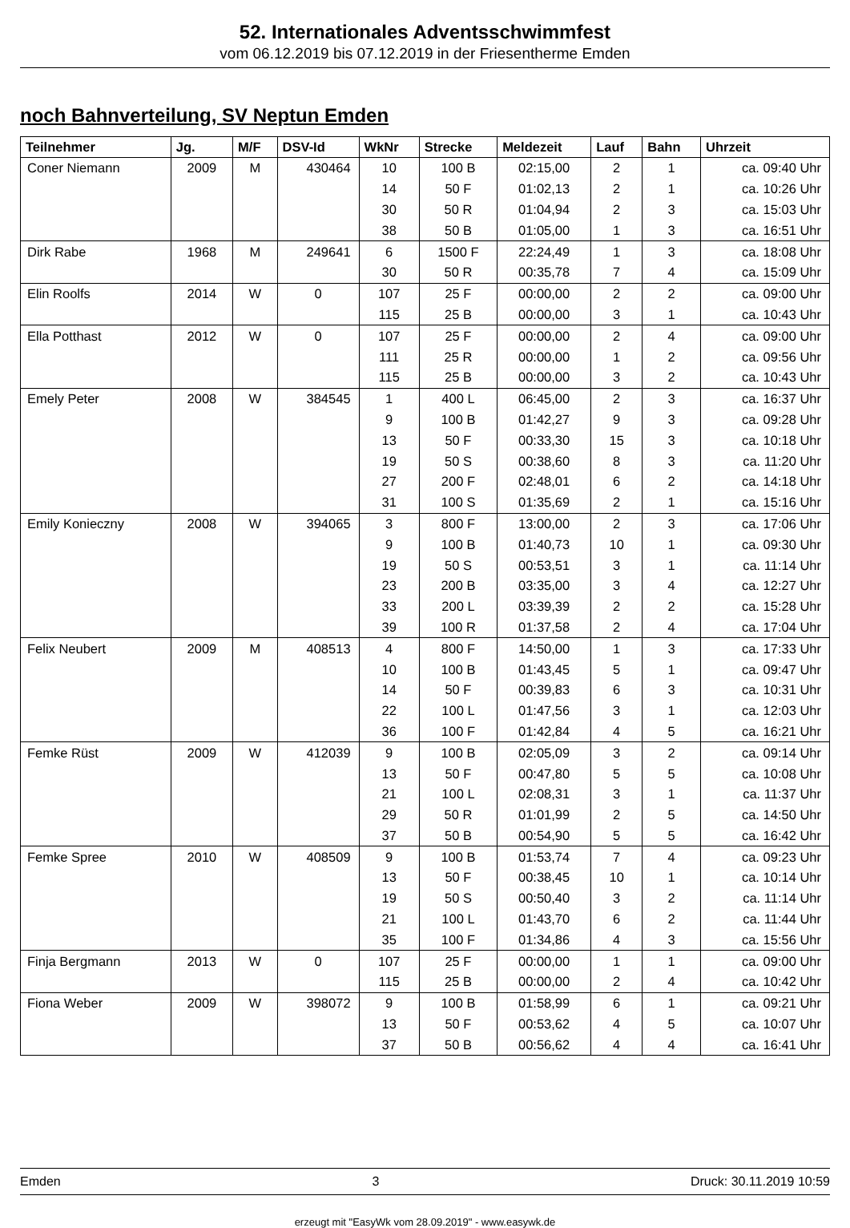52. Internationales Adventsschwimmfest
vom 06.12.2019 bis 07.12.2019 in der Friesentherme Emden
noch Bahnverteilung, SV Neptun Emden
| Teilnehmer | Jg. | M/F | DSV-Id | WkNr | Strecke | Meldezeit | Lauf | Bahn | Uhrzeit |
| --- | --- | --- | --- | --- | --- | --- | --- | --- | --- |
| Coner Niemann | 2009 | M | 430464 | 10 | 100 B | 02:15,00 | 2 | 1 | ca. 09:40 Uhr |
| | | | | 14 | 50 F | 01:02,13 | 2 | 1 | ca. 10:26 Uhr |
| | | | | 30 | 50 R | 01:04,94 | 2 | 3 | ca. 15:03 Uhr |
| | | | | 38 | 50 B | 01:05,00 | 1 | 3 | ca. 16:51 Uhr |
| Dirk Rabe | 1968 | M | 249641 | 6 | 1500 F | 22:24,49 | 1 | 3 | ca. 18:08 Uhr |
| | | | | 30 | 50 R | 00:35,78 | 7 | 4 | ca. 15:09 Uhr |
| Elin Roolfs | 2014 | W | 0 | 107 | 25 F | 00:00,00 | 2 | 2 | ca. 09:00 Uhr |
| | | | | 115 | 25 B | 00:00,00 | 3 | 1 | ca. 10:43 Uhr |
| Ella Potthast | 2012 | W | 0 | 107 | 25 F | 00:00,00 | 2 | 4 | ca. 09:00 Uhr |
| | | | | 111 | 25 R | 00:00,00 | 1 | 2 | ca. 09:56 Uhr |
| | | | | 115 | 25 B | 00:00,00 | 3 | 2 | ca. 10:43 Uhr |
| Emely Peter | 2008 | W | 384545 | 1 | 400 L | 06:45,00 | 2 | 3 | ca. 16:37 Uhr |
| | | | | 9 | 100 B | 01:42,27 | 9 | 3 | ca. 09:28 Uhr |
| | | | | 13 | 50 F | 00:33,30 | 15 | 3 | ca. 10:18 Uhr |
| | | | | 19 | 50 S | 00:38,60 | 8 | 3 | ca. 11:20 Uhr |
| | | | | 27 | 200 F | 02:48,01 | 6 | 2 | ca. 14:18 Uhr |
| | | | | 31 | 100 S | 01:35,69 | 2 | 1 | ca. 15:16 Uhr |
| Emily Konieczny | 2008 | W | 394065 | 3 | 800 F | 13:00,00 | 2 | 3 | ca. 17:06 Uhr |
| | | | | 9 | 100 B | 01:40,73 | 10 | 1 | ca. 09:30 Uhr |
| | | | | 19 | 50 S | 00:53,51 | 3 | 1 | ca. 11:14 Uhr |
| | | | | 23 | 200 B | 03:35,00 | 3 | 4 | ca. 12:27 Uhr |
| | | | | 33 | 200 L | 03:39,39 | 2 | 2 | ca. 15:28 Uhr |
| | | | | 39 | 100 R | 01:37,58 | 2 | 4 | ca. 17:04 Uhr |
| Felix Neubert | 2009 | M | 408513 | 4 | 800 F | 14:50,00 | 1 | 3 | ca. 17:33 Uhr |
| | | | | 10 | 100 B | 01:43,45 | 5 | 1 | ca. 09:47 Uhr |
| | | | | 14 | 50 F | 00:39,83 | 6 | 3 | ca. 10:31 Uhr |
| | | | | 22 | 100 L | 01:47,56 | 3 | 1 | ca. 12:03 Uhr |
| | | | | 36 | 100 F | 01:42,84 | 4 | 5 | ca. 16:21 Uhr |
| Femke Rüst | 2009 | W | 412039 | 9 | 100 B | 02:05,09 | 3 | 2 | ca. 09:14 Uhr |
| | | | | 13 | 50 F | 00:47,80 | 5 | 5 | ca. 10:08 Uhr |
| | | | | 21 | 100 L | 02:08,31 | 3 | 1 | ca. 11:37 Uhr |
| | | | | 29 | 50 R | 01:01,99 | 2 | 5 | ca. 14:50 Uhr |
| | | | | 37 | 50 B | 00:54,90 | 5 | 5 | ca. 16:42 Uhr |
| Femke Spree | 2010 | W | 408509 | 9 | 100 B | 01:53,74 | 7 | 4 | ca. 09:23 Uhr |
| | | | | 13 | 50 F | 00:38,45 | 10 | 1 | ca. 10:14 Uhr |
| | | | | 19 | 50 S | 00:50,40 | 3 | 2 | ca. 11:14 Uhr |
| | | | | 21 | 100 L | 01:43,70 | 6 | 2 | ca. 11:44 Uhr |
| | | | | 35 | 100 F | 01:34,86 | 4 | 3 | ca. 15:56 Uhr |
| Finja Bergmann | 2013 | W | 0 | 107 | 25 F | 00:00,00 | 1 | 1 | ca. 09:00 Uhr |
| | | | | 115 | 25 B | 00:00,00 | 2 | 4 | ca. 10:42 Uhr |
| Fiona Weber | 2009 | W | 398072 | 9 | 100 B | 01:58,99 | 6 | 1 | ca. 09:21 Uhr |
| | | | | 13 | 50 F | 00:53,62 | 4 | 5 | ca. 10:07 Uhr |
| | | | | 37 | 50 B | 00:56,62 | 4 | 4 | ca. 16:41 Uhr |
Emden 3 Druck: 30.11.2019 10:59
erzeugt mit "EasyWk vom 28.09.2019" - www.easywk.de